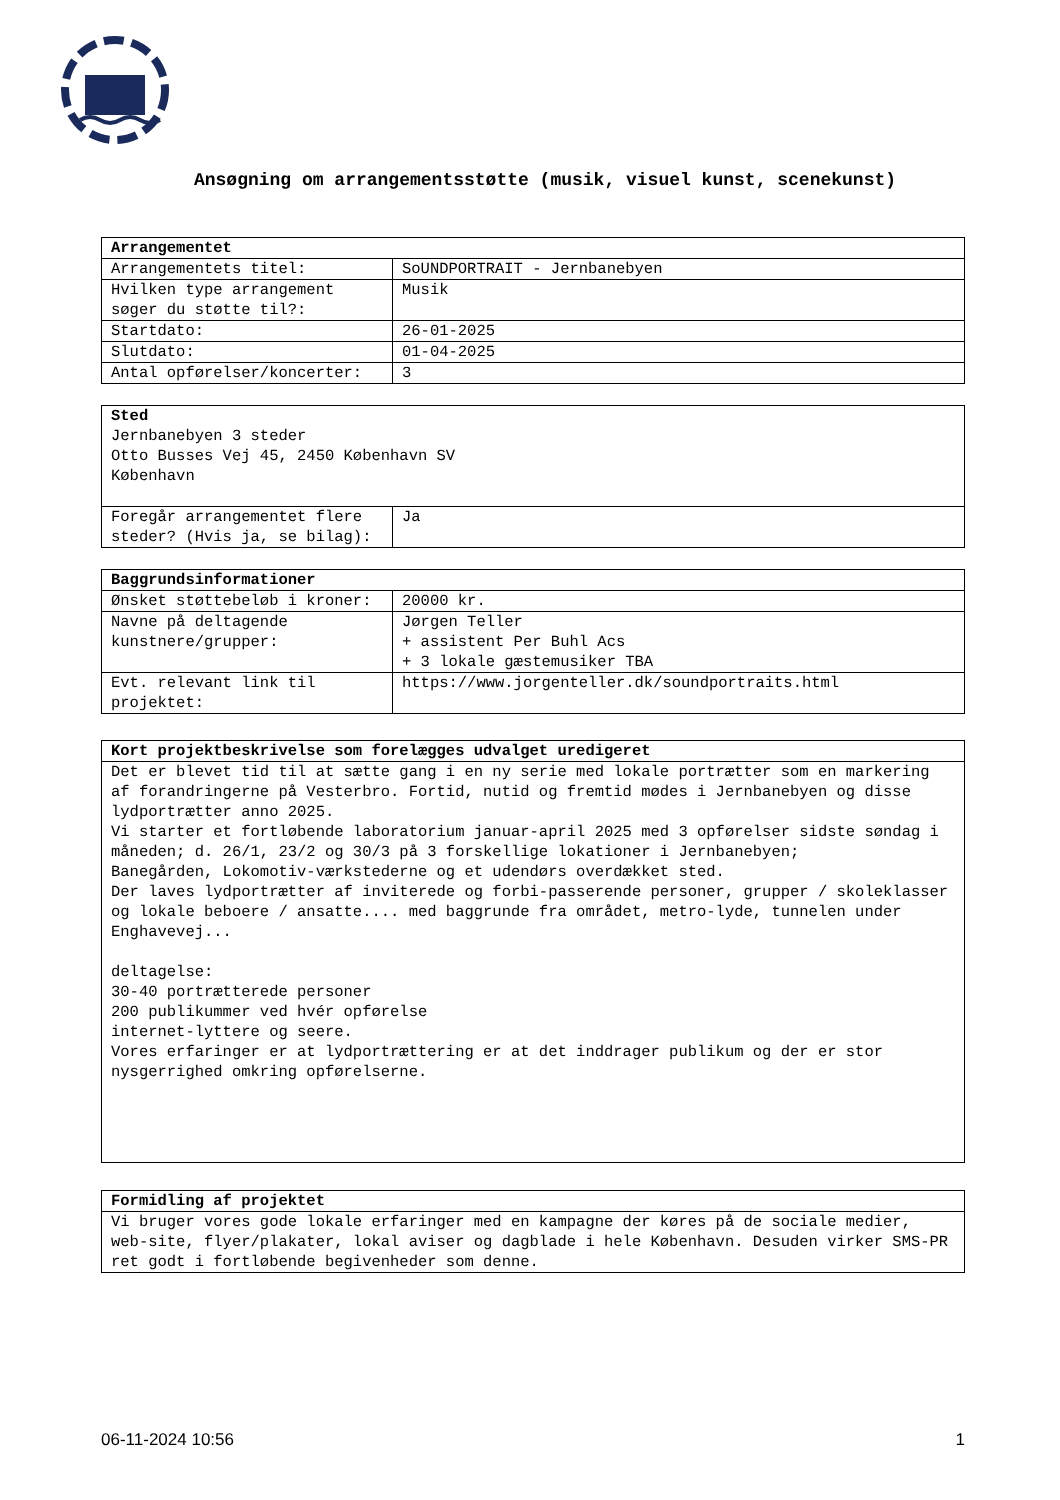Ansøgning om arrangementsstøtte (musik, visuel kunst, scenekunst)
| Arrangementet | |
| --- | --- |
| Arrangementets titel: | SoUNDPORTRAIT - Jernbanebyen |
| Hvilken type arrangement søger du støtte til?: | Musik |
| Startdato: | 26-01-2025 |
| Slutdato: | 01-04-2025 |
| Antal opførelser/koncerter: | 3 |
| Sted Jernbanebyen 3 steder Otto Busses Vej 45, 2450 København SV København | |
| Foregår arrangementet flere steder? (Hvis ja, se bilag): | Ja |
| Baggrundsinformationer | |
| --- | --- |
| Ønsket støttebeløb i kroner: | 20000 kr. |
| Navne på deltagende kunstnere/grupper: | Jørgen Teller + assistent Per Buhl Acs + 3 lokale gæstemusiker TBA |
| Evt. relevant link til projektet: | https://www.jorgenteller.dk/soundportraits.html |
| Kort projektbeskrivelse som forelægges udvalget uredigeret |
| --- |
| Det er blevet tid til at sætte gang i en ny serie med lokale portrætter som en markering af forandringerne på Vesterbro. Fortid, nutid og fremtid mødes i Jernbanebyen og disse lydportrætter anno 2025. Vi starter et fortløbende laboratorium januar-april 2025 med 3 opførelser sidste søndag i måneden; d. 26/1, 23/2 og 30/3 på 3 forskellige lokationer i Jernbanebyen; Banegården, Lokomotiv-værkstederne og et udendørs overdækket sted. Der laves lydportrætter af inviterede og forbi-passerende personer, grupper / skoleklasser og lokale beboere / ansatte.... med baggrunde fra området, metro-lyde, tunnelen under Enghavevej... deltagelse: 30-40 portrætterede personer 200 publikummer ved hvér opførelse internet-lyttere og seere. Vores erfaringer er at lydportrættering er at det inddrager publikum og der er stor nysgerrighed omkring opførelserne. |
| Formidling af projektet |
| --- |
| Vi bruger vores gode lokale erfaringer med en kampagne der køres på de sociale medier, web-site, flyer/plakater, lokal aviser og dagblade i hele København. Desuden virker SMS-PR ret godt i fortløbende begivenheder som denne. |
06-11-2024 10:56 1